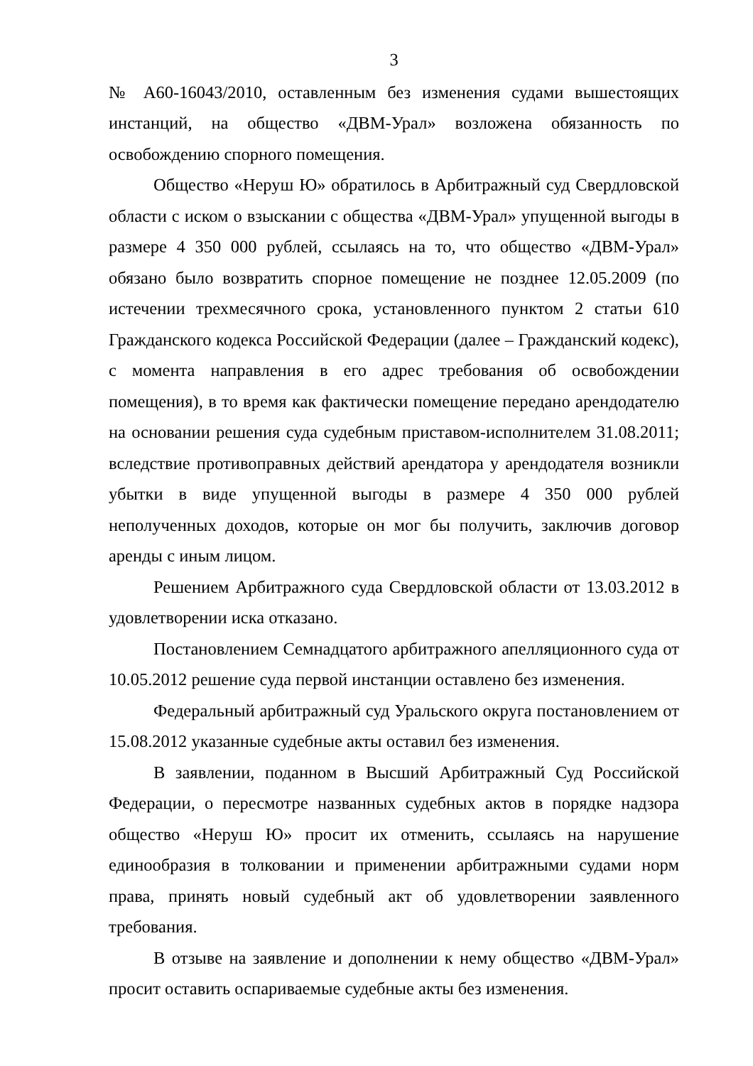3
№ А60-16043/2010, оставленным без изменения судами вышестоящих инстанций, на общество «ДВМ-Урал» возложена обязанность по освобождению спорного помещения.
Общество «Неруш Ю» обратилось в Арбитражный суд Свердловской области с иском о взыскании с общества «ДВМ-Урал» упущенной выгоды в размере 4 350 000 рублей, ссылаясь на то, что общество «ДВМ-Урал» обязано было возвратить спорное помещение не позднее 12.05.2009 (по истечении трехмесячного срока, установленного пунктом 2 статьи 610 Гражданского кодекса Российской Федерации (далее – Гражданский кодекс), с момента направления в его адрес требования об освобождении помещения), в то время как фактически помещение передано арендодателю на основании решения суда судебным приставом-исполнителем 31.08.2011; вследствие противоправных действий арендатора у арендодателя возникли убытки в виде упущенной выгоды в размере 4 350 000 рублей неполученных доходов, которые он мог бы получить, заключив договор аренды с иным лицом.
Решением Арбитражного суда Свердловской области от 13.03.2012 в удовлетворении иска отказано.
Постановлением Семнадцатого арбитражного апелляционного суда от 10.05.2012 решение суда первой инстанции оставлено без изменения.
Федеральный арбитражный суд Уральского округа постановлением от 15.08.2012 указанные судебные акты оставил без изменения.
В заявлении, поданном в Высший Арбитражный Суд Российской Федерации, о пересмотре названных судебных актов в порядке надзора общество «Неруш Ю» просит их отменить, ссылаясь на нарушение единообразия в толковании и применении арбитражными судами норм права, принять новый судебный акт об удовлетворении заявленного требования.
В отзыве на заявление и дополнении к нему общество «ДВМ-Урал» просит оставить оспариваемые судебные акты без изменения.